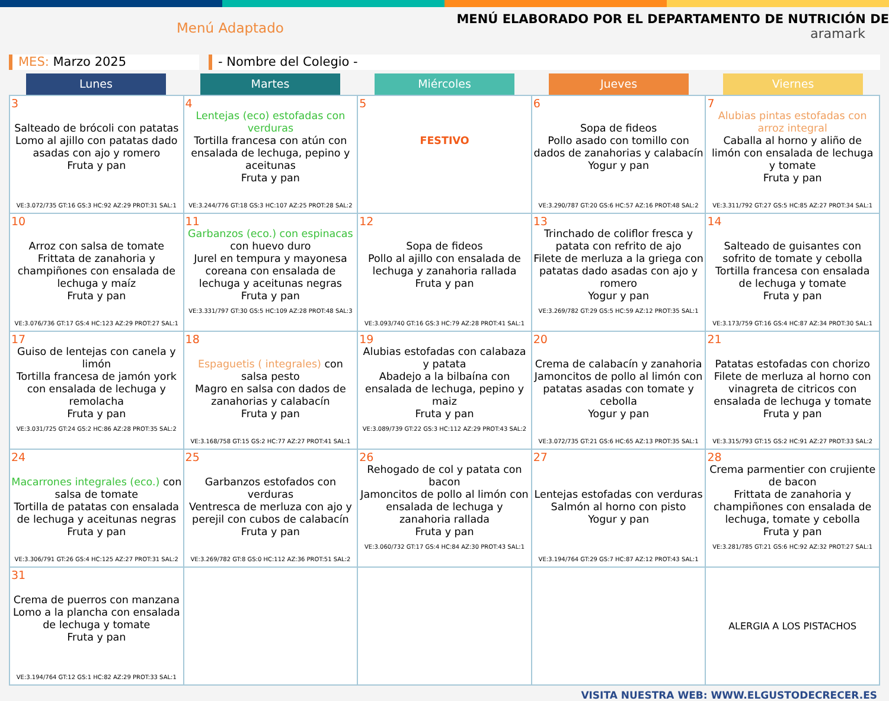Menú Adaptado
MENÚ ELABORADO POR EL DEPARTAMENTO DE NUTRICIÓN DE
aramark
MES: Marzo 2025 - Nombre del Colegio -
Lunes Martes Miércoles Jueves Viernes
| 3 Salteado de brócoli con patatas Lomo al ajillo con patatas dado asadas con ajo y romero Fruta y pan VE:3.072/735 GT:16 GS:3 HC:92 AZ:29 PROT:31 SAL:1 | 4 Lentejas (eco) estofadas con verduras Tortilla francesa con atún con ensalada de lechuga, pepino y aceitunas Fruta y pan VE:3.244/776 GT:18 GS:3 HC:107 AZ:25 PROT:28 SAL:2 | 5 FESTIVO | 6 Sopa de fideos Pollo asado con tomillo con dados de zanahorias y calabacín Yogur y pan VE:3.290/787 GT:20 GS:6 HC:57 AZ:16 PROT:48 SAL:2 | 7 Alubias pintas estofadas con arroz integral Caballa al horno y aliño de limón con ensalada de lechuga y tomate Fruta y pan VE:3.311/792 GT:27 GS:5 HC:85 AZ:27 PROT:34 SAL:1 |
| 10 Arroz con salsa de tomate Frittata de zanahoria y champiñones con ensalada de lechuga y maíz Fruta y pan VE:3.076/736 GT:17 GS:4 HC:123 AZ:29 PROT:27 SAL:1 | 11 Garbanzos (eco.) con espinacas con huevo duro Jurel en tempura y mayonesa coreana con ensalada de lechuga y aceitunas negras Fruta y pan VE:3.331/797 GT:30 GS:5 HC:109 AZ:28 PROT:48 SAL:3 | 12 Sopa de fideos Pollo al ajillo con ensalada de lechuga y zanahoria rallada Fruta y pan VE:3.093/740 GT:16 GS:3 HC:79 AZ:28 PROT:41 SAL:1 | 13 Trinchado de coliflor fresca y patata con refrito de ajo Filete de merluza a la griega con patatas dado asadas con ajo y romero Yogur y pan VE:3.269/782 GT:29 GS:5 HC:59 AZ:12 PROT:35 SAL:1 | 14 Salteado de guisantes con sofrito de tomate y cebolla Tortilla francesa con ensalada de lechuga y tomate Fruta y pan VE:3.173/759 GT:16 GS:4 HC:87 AZ:34 PROT:30 SAL:1 |
| 17 Guiso de lentejas con canela y limón Tortilla francesa de jamón york con ensalada de lechuga y remolacha Fruta y pan VE:3.031/725 GT:24 GS:2 HC:86 AZ:28 PROT:35 SAL:2 | 18 Espaguetis ( integrales) con salsa pesto Magro en salsa con dados de zanahorias y calabacín Fruta y pan VE:3.168/758 GT:15 GS:2 HC:77 AZ:27 PROT:41 SAL:1 | 19 Alubias estofadas con calabaza y patata Abadejo a la bilbaína con ensalada de lechuga, pepino y maiz Fruta y pan VE:3.089/739 GT:22 GS:3 HC:112 AZ:29 PROT:43 SAL:2 | 20 Crema de calabacín y zanahoria Jamoncitos de pollo al limón con patatas asadas con tomate y cebolla Yogur y pan VE:3.072/735 GT:21 GS:6 HC:65 AZ:13 PROT:35 SAL:1 | 21 Patatas estofadas con chorizo Filete de merluza al horno con vinagreta de citricos con ensalada de lechuga y tomate Fruta y pan VE:3.315/793 GT:15 GS:2 HC:91 AZ:27 PROT:33 SAL:2 |
| 24 Macarrones integrales (eco.) con salsa de tomate Tortilla de patatas con ensalada de lechuga y aceitunas negras Fruta y pan VE:3.306/791 GT:26 GS:4 HC:125 AZ:27 PROT:31 SAL:2 | 25 Garbanzos estofados con verduras Ventresca de merluza con ajo y perejil con cubos de calabacín Fruta y pan VE:3.269/782 GT:8 GS:0 HC:112 AZ:36 PROT:51 SAL:2 | 26 Rehogado de col y patata con bacon Jamoncitos de pollo al limón con ensalada de lechuga y zanahoria rallada Fruta y pan VE:3.060/732 GT:17 GS:4 HC:84 AZ:30 PROT:43 SAL:1 | 27 Lentejas estofadas con verduras Salmón al horno con pisto Yogur y pan VE:3.194/764 GT:29 GS:7 HC:87 AZ:12 PROT:43 SAL:1 | 28 Crema parmentier con crujiente de bacon Frittata de zanahoria y champiñones con ensalada de lechuga, tomate y cebolla Fruta y pan VE:3.281/785 GT:21 GS:6 HC:92 AZ:32 PROT:27 SAL:1 |
| 31 Crema de puerros con manzana Lomo a la plancha con ensalada de lechuga y tomate Fruta y pan VE:3.194/764 GT:12 GS:1 HC:82 AZ:29 PROT:33 SAL:1 | | | | ALERGIA A LOS PISTACHOS |
VISITA NUESTRA WEB: WWW.ELGUSTODECRECER.ES